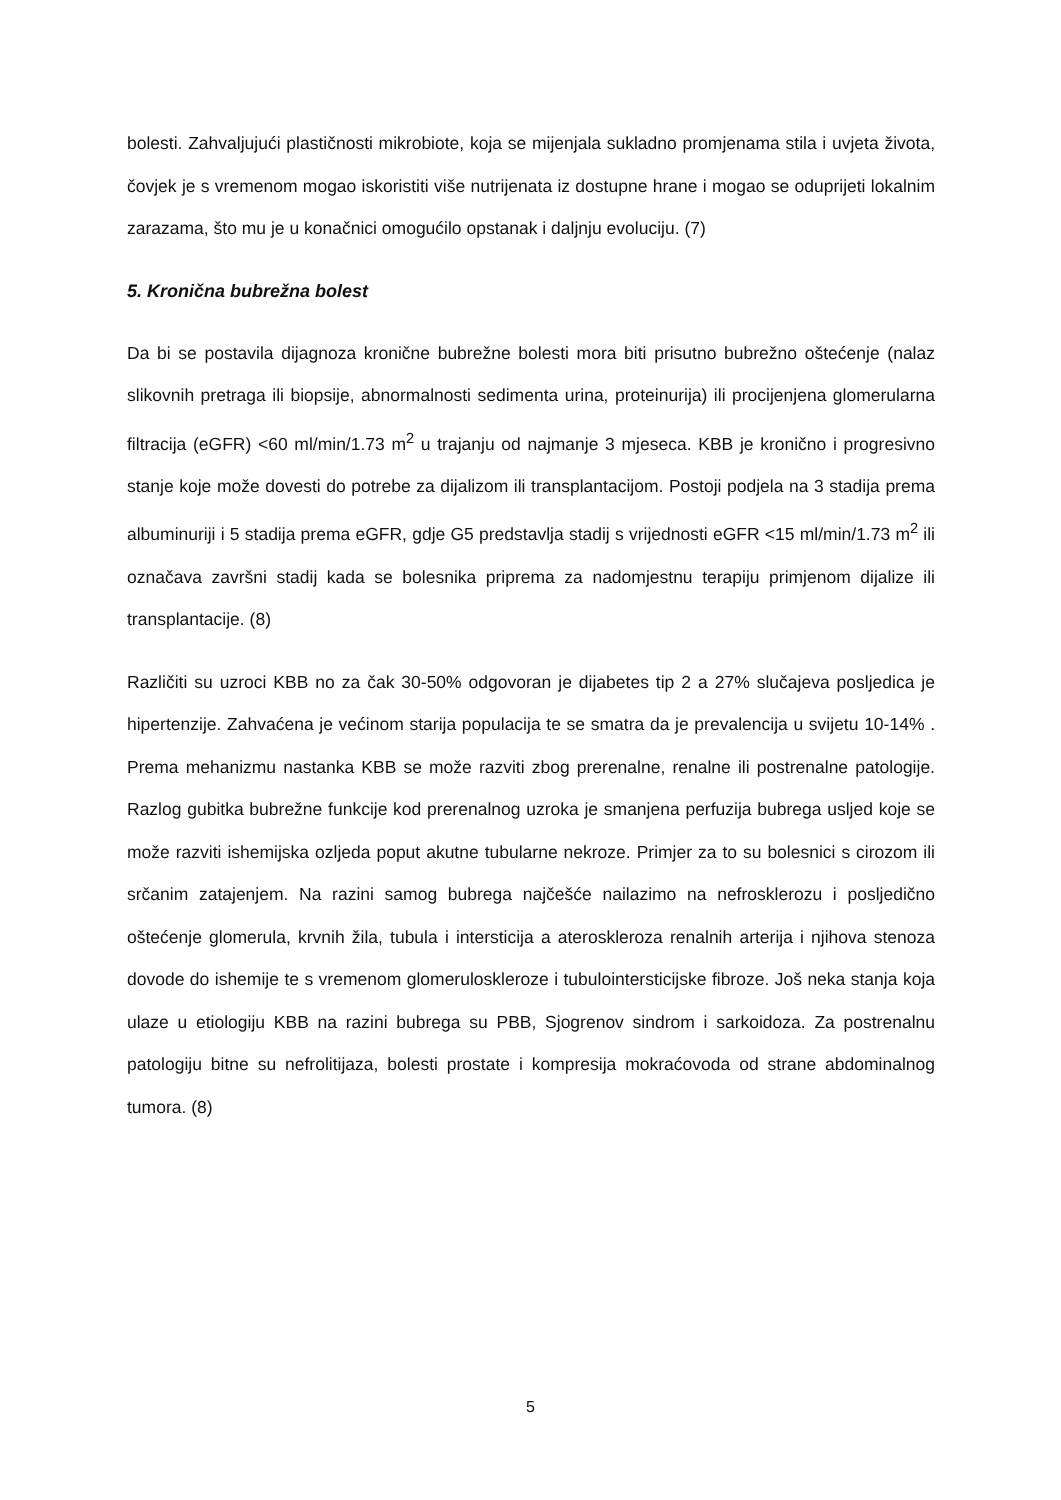bolesti. Zahvaljujući plastičnosti mikrobiote, koja se mijenjala sukladno promjenama stila i uvjeta života, čovjek je s vremenom mogao iskoristiti više nutrijenata iz dostupne hrane i mogao se oduprijeti lokalnim zarazama, što mu je u konačnici omogućilo opstanak i daljnju evoluciju. (7)
5. Kronična bubrežna bolest
Da bi se postavila dijagnoza kronične bubrežne bolesti mora biti prisutno bubrežno oštećenje (nalaz slikovnih pretraga ili biopsije, abnormalnosti sedimenta urina, proteinurija) ili procijenjena glomerularna filtracija (eGFR) <60 ml/min/1.73 m<sup>2</sup> u trajanju od najmanje 3 mjeseca. KBB je kronično i progresivno stanje koje može dovesti do potrebe za dijalizom ili transplantacijom. Postoji podjela na 3 stadija prema albuminuriji i 5 stadija prema eGFR, gdje G5 predstavlja stadij s vrijednosti eGFR <15 ml/min/1.73 m<sup>2</sup> ili označava završni stadij kada se bolesnika priprema za nadomjestnu terapiju primjenom dijalize ili transplantacije. (8)
Različiti su uzroci KBB no za čak 30-50% odgovoran je dijabetes tip 2 a 27% slučajeva posljedica je hipertenzije. Zahvaćena je većinom starija populacija te se smatra da je prevalencija u svijetu 10-14% . Prema mehanizmu nastanka KBB se može razviti zbog prerenalne, renalne ili postrenalne patologije. Razlog gubitka bubrežne funkcije kod prerenalnog uzroka je smanjena perfuzija bubrega usljed koje se može razviti ishemijska ozljeda poput akutne tubularne nekroze. Primjer za to su bolesnici s cirozom ili srčanim zatajenjem. Na razini samog bubrega najčešće nailazimo na nefrosklerozu i posljedično oštećenje glomerula, krvnih žila, tubula i intersticija a ateroskleroza renalnih arterija i njihova stenoza dovode do ishemije te s vremenom glomeruloskleroze i tubulointersticijske fibroze. Još neka stanja koja ulaze u etiologiju KBB na razini bubrega su PBB, Sjogrenov sindrom i sarkoidoza. Za postrenalnu patologiju bitne su nefrolitijaza, bolesti prostate i kompresija mokraćovoda od strane abdominalnog tumora. (8)
5